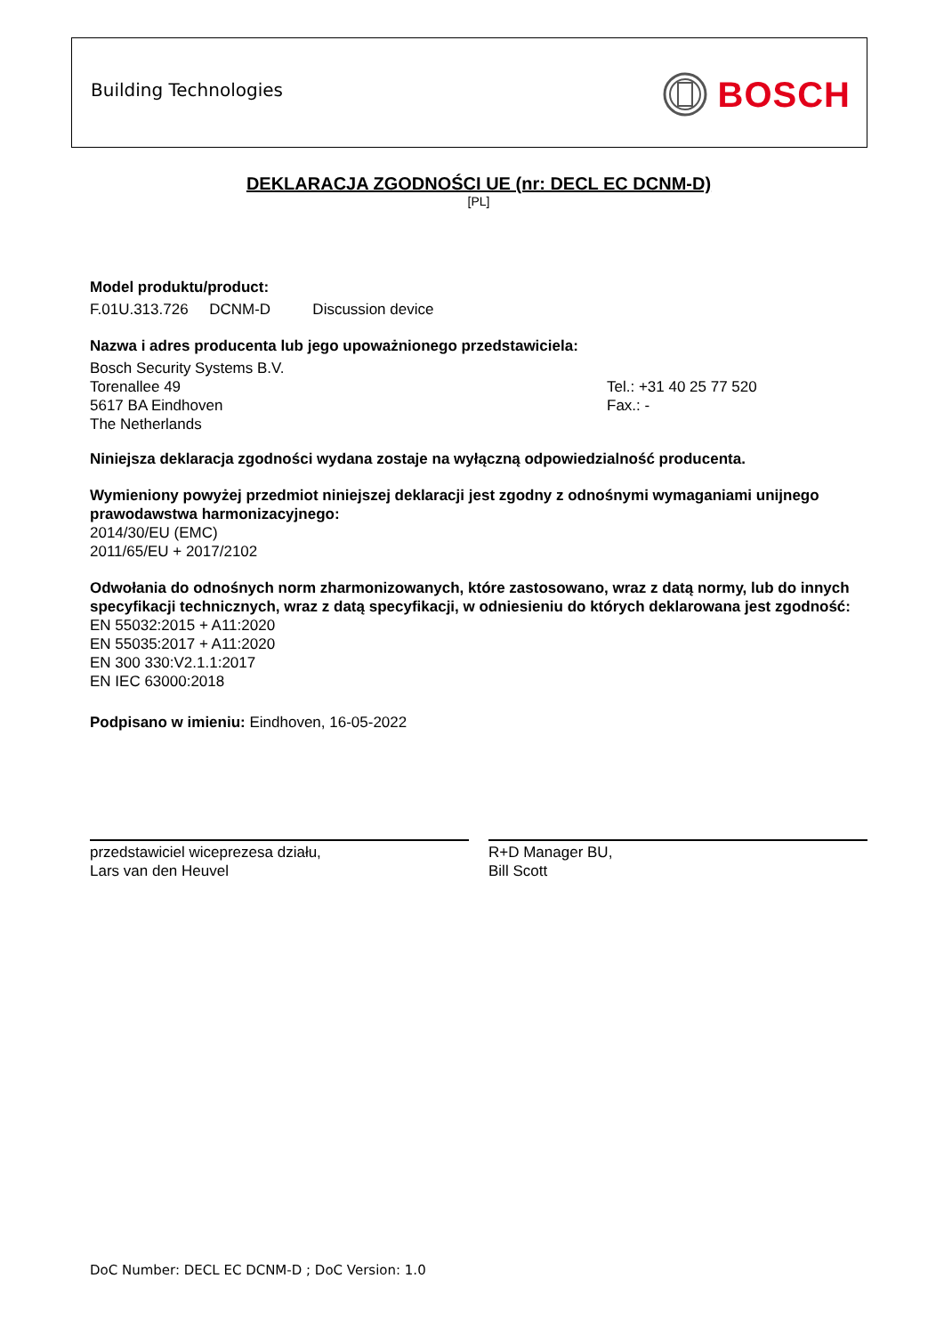Building Technologies BOSCH
DEKLARACJA ZGODNOŚCI UE (nr: DECL EC DCNM-D)
[PL]
Model produktu/product:
F.01U.313.726 DCNM-D Discussion device
Nazwa i adres producenta lub jego upoważnionego przedstawiciela:
Bosch Security Systems B.V.
Torenallee 49
5617 BA Eindhoven
The Netherlands
Tel.: +31 40 25 77 520
Fax.: -
Niniejsza deklaracja zgodności wydana zostaje na wyłączną odpowiedzialność producenta.
Wymieniony powyżej przedmiot niniejszej deklaracji jest zgodny z odnośnymi wymaganiami unijnego prawodawstwa harmonizacyjnego:
2014/30/EU (EMC)
2011/65/EU + 2017/2102
Odwołania do odnośnych norm zharmonizowanych, które zastosowano, wraz z datą normy, lub do innych specyfikacji technicznych, wraz z datą specyfikacji, w odniesieniu do których deklarowana jest zgodność:
EN 55032:2015 + A11:2020
EN 55035:2017 + A11:2020
EN 300 330:V2.1.1:2017
EN IEC 63000:2018
Podpisano w imieniu: Eindhoven, 16-05-2022
przedstawiciel wiceprezesa działu,
Lars van den Heuvel
R+D Manager BU,
Bill Scott
DoC Number: DECL EC DCNM-D ; DoC Version: 1.0